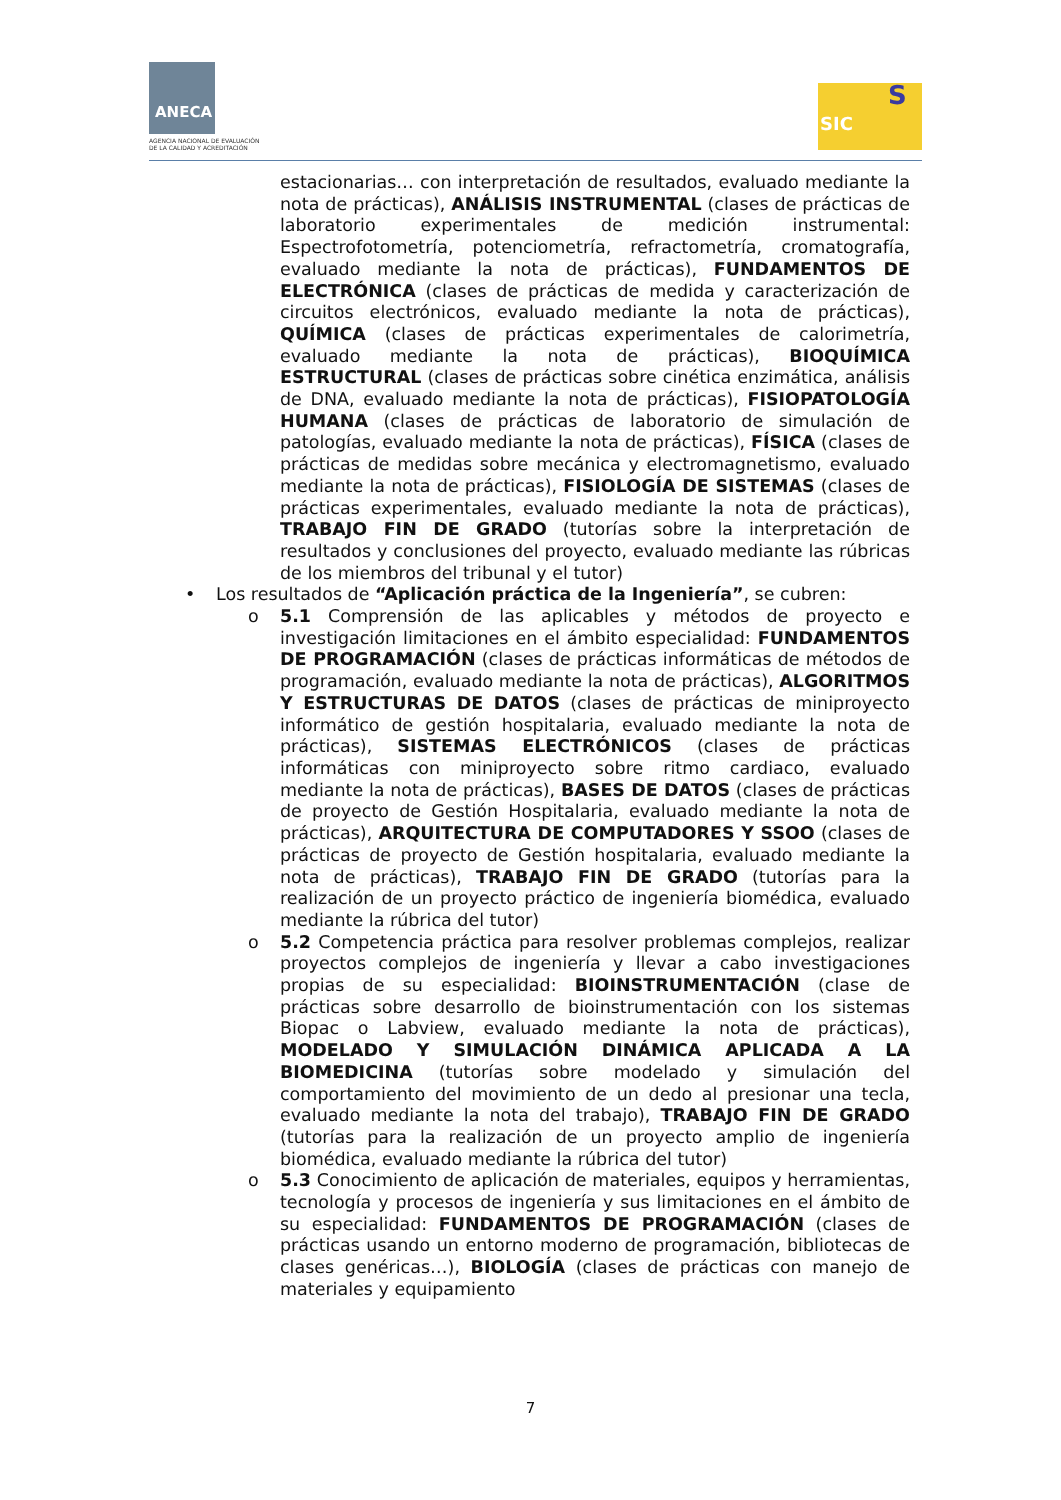ANECA
AGENCIA NACIONAL DE EVALUACIÓN
DE LA CALIDAD Y ACREDITACIÓN
SIC
S
estacionarias… con interpretación de resultados, evaluado mediante la nota de prácticas), ANÁLISIS INSTRUMENTAL (clases de prácticas de laboratorio experimentales de medición instrumental: Espectrofotometría, potenciometría, refractometría, cromatografía, evaluado mediante la nota de prácticas), FUNDAMENTOS DE ELECTRÓNICA (clases de prácticas de medida y caracterización de circuitos electrónicos, evaluado mediante la nota de prácticas), QUÍMICA (clases de prácticas experimentales de calorimetría, evaluado mediante la nota de prácticas), BIOQUÍMICA ESTRUCTURAL (clases de prácticas sobre cinética enzimática, análisis de DNA, evaluado mediante la nota de prácticas), FISIOPATOLOGÍA HUMANA (clases de prácticas de laboratorio de simulación de patologías, evaluado mediante la nota de prácticas), FÍSICA (clases de prácticas de medidas sobre mecánica y electromagnetismo, evaluado mediante la nota de prácticas), FISIOLOGÍA DE SISTEMAS (clases de prácticas experimentales, evaluado mediante la nota de prácticas), TRABAJO FIN DE GRADO (tutorías sobre la interpretación de resultados y conclusiones del proyecto, evaluado mediante las rúbricas de los miembros del tribunal y el tutor)
• Los resultados de “Aplicación práctica de la Ingeniería”, se cubren:
o 5.1 Comprensión de las aplicables y métodos de proyecto e investigación limitaciones en el ámbito especialidad: FUNDAMENTOS DE PROGRAMACIÓN (clases de prácticas informáticas de métodos de programación, evaluado mediante la nota de prácticas), ALGORITMOS Y ESTRUCTURAS DE DATOS (clases de prácticas de miniproyecto informático de gestión hospitalaria, evaluado mediante la nota de prácticas), SISTEMAS ELECTRÓNICOS (clases de prácticas informáticas con miniproyecto sobre ritmo cardiaco, evaluado mediante la nota de prácticas), BASES DE DATOS (clases de prácticas de proyecto de Gestión Hospitalaria, evaluado mediante la nota de prácticas), ARQUITECTURA DE COMPUTADORES Y SSOO (clases de prácticas de proyecto de Gestión hospitalaria, evaluado mediante la nota de prácticas), TRABAJO FIN DE GRADO (tutorías para la realización de un proyecto práctico de ingeniería biomédica, evaluado mediante la rúbrica del tutor)
o 5.2 Competencia práctica para resolver problemas complejos, realizar proyectos complejos de ingeniería y llevar a cabo investigaciones propias de su especialidad: BIOINSTRUMENTACIÓN (clase de prácticas sobre desarrollo de bioinstrumentación con los sistemas Biopac o Labview, evaluado mediante la nota de prácticas), MODELADO Y SIMULACIÓN DINÁMICA APLICADA A LA BIOMEDICINA (tutorías sobre modelado y simulación del comportamiento del movimiento de un dedo al presionar una tecla, evaluado mediante la nota del trabajo), TRABAJO FIN DE GRADO (tutorías para la realización de un proyecto amplio de ingeniería biomédica, evaluado mediante la rúbrica del tutor)
o 5.3 Conocimiento de aplicación de materiales, equipos y herramientas, tecnología y procesos de ingeniería y sus limitaciones en el ámbito de su especialidad: FUNDAMENTOS DE PROGRAMACIÓN (clases de prácticas usando un entorno moderno de programación, bibliotecas de clases genéricas…), BIOLOGÍA (clases de prácticas con manejo de materiales y equipamiento
7